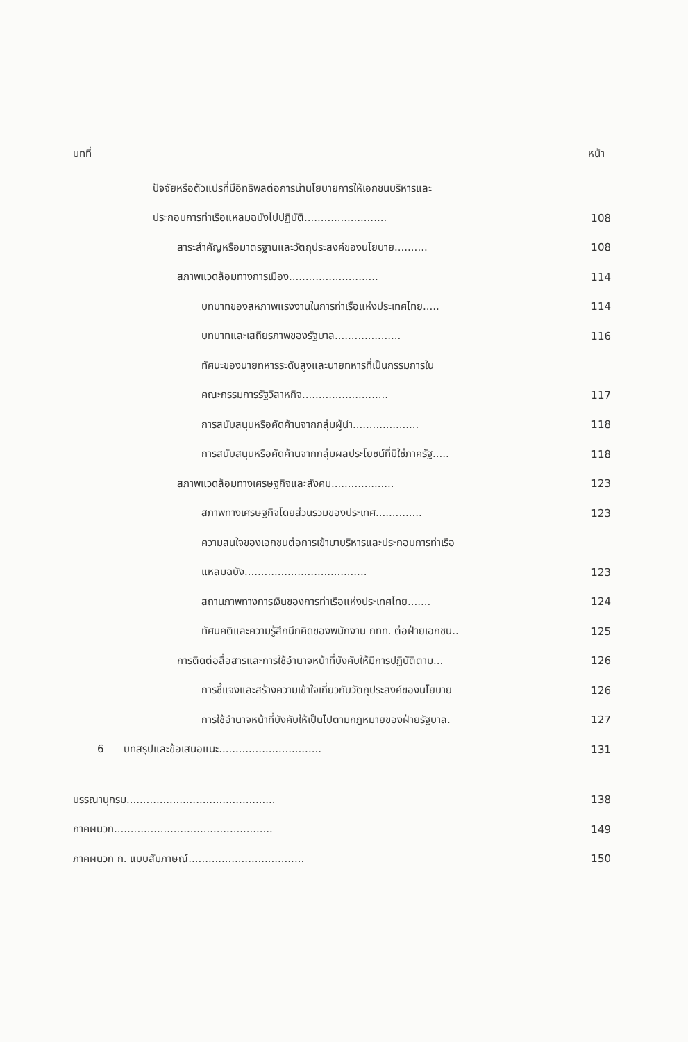บทที่ หน้า
ปัจจัยหรือตัวแปรที่มีอิทธิพลต่อการนำนโยบายการให้เอกชนบริหารและ
ประกอบการท่าเรือแหลมฉบังไปปฏิบัติ......................... 108
สาระสำคัญหรือมาตรฐานและวัตถุประสงค์ของนโยบาย.......... 108
สภาพแวดล้อมทางการเมือง........................... 114
บทบาทของสหภาพแรงงานในการท่าเรือแห่งประเทศไทย..... 114
บทบาทและเสถียรภาพของรัฐบาล.................... 116
ทัศนะของนายทหารระดับสูงและนายทหารที่เป็นกรรมการใน
คณะกรรมการรัฐวิสาหกิจ.......................... 117
การสนับสนุนหรือคัดค้านจากกลุ่มผู้นำ.................... 118
การสนับสนุนหรือคัดค้านจากกลุ่มผลประโยชน์ที่มิใช่ภาครัฐ..... 118
สภาพแวดล้อมทางเศรษฐกิจและสังคม................... 123
สภาพทางเศรษฐกิจโดยส่วนรวมของประเทศ.............. 123
ความสนใจของเอกชนต่อการเข้ามาบริหารและประกอบการท่าเรือ
แหลมฉบัง..................................... 123
สถานภาพทางการเงินของการท่าเรือแห่งประเทศไทย....... 124
ทัศนคติและความรู้สึกนึกคิดของพนักงาน กทท. ต่อฝ่ายเอกชน.. 125
การติดต่อสื่อสารและการใช้อำนาจหน้าที่บังคับให้มีการปฏิบัติตาม... 126
การชี้แจงและสร้างความเข้าใจเกี่ยวกับวัตถุประสงค์ของนโยบาย 126
การใช้อำนาจหน้าที่บังคับให้เป็นไปตามกฎหมายของฝ่ายรัฐบาล. 127
6 บทสรุปและข้อเสนอแนะ............................... 131
บรรณานุกรม............................................. 138
ภาคผนวก................................................ 149
ภาคผนวก ก. แบบสัมภาษณ์................................... 150